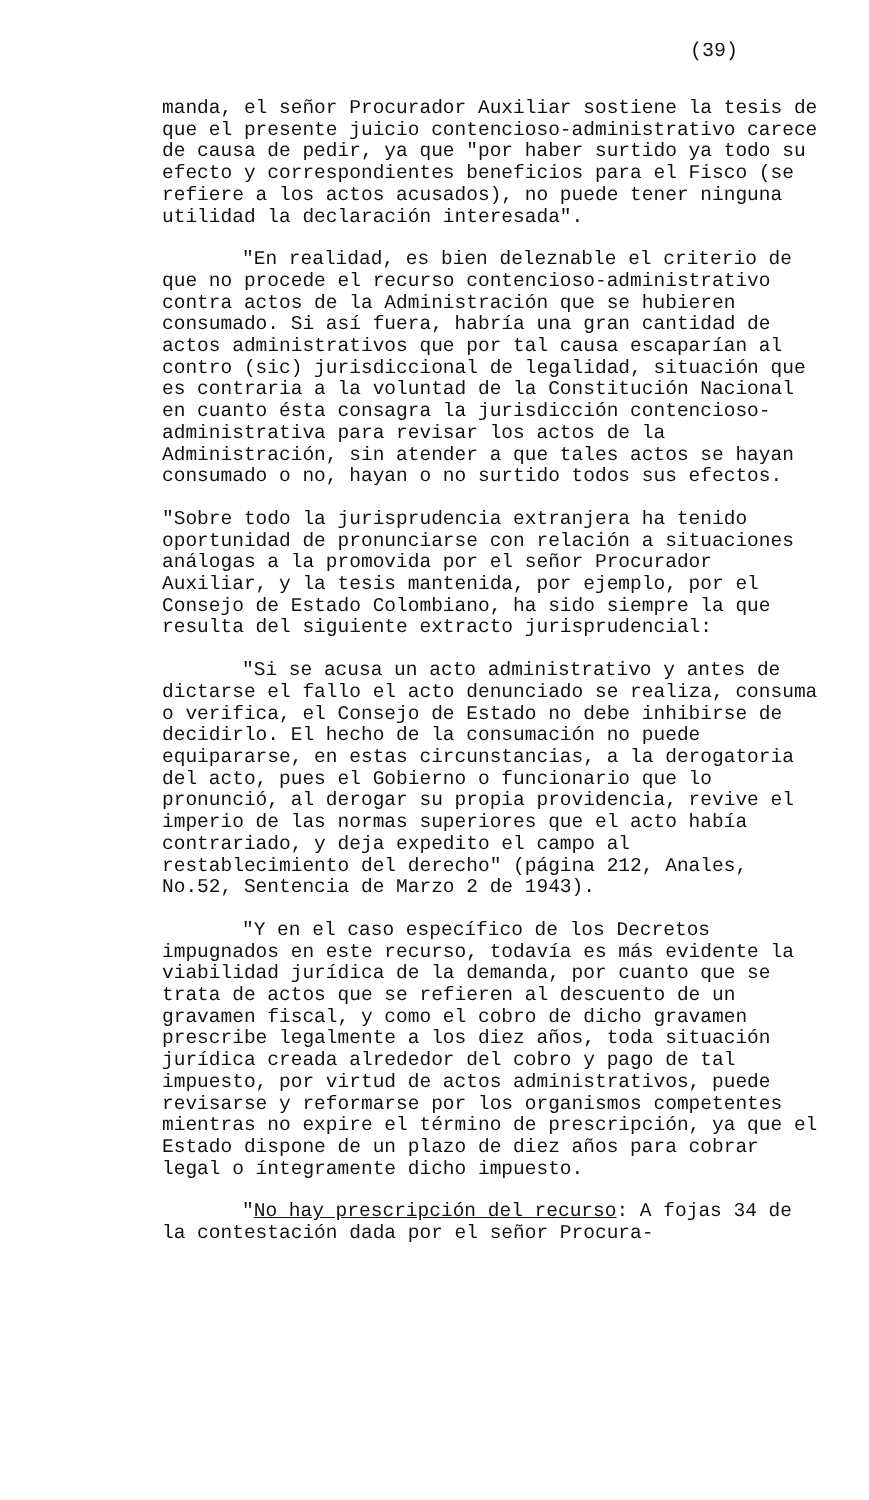(39)
manda, el señor Procurador Auxiliar sostiene la tesis de que el presente juicio contencioso-administrativo carece de causa de pedir, ya que "por haber surtido ya todo su efecto y correspondientes beneficios para el Fisco (se refiere a los actos acusados), no puede tener ninguna utilidad la declaración interesada".
"En realidad, es bien deleznable el criterio de que no procede el recurso contencioso-administrativo contra actos de la Administración que se hubieren consumado. Si así fuera, habría una gran cantidad de actos administrativos que por tal causa escaparían al contro (sic) jurisdiccional de legalidad, situación que es contraria a la voluntad de la Constitución Nacional en cuanto ésta consagra la jurisdicción contencioso-administrativa para revisar los actos de la Administración, sin atender a que tales actos se hayan consumado o no, hayan o no surtido todos sus efectos.
"Sobre todo la jurisprudencia extranjera ha tenido oportunidad de pronunciarse con relación a situaciones análogas a la promovida por el señor Procurador Auxiliar, y la tesis mantenida, por ejemplo, por el Consejo de Estado Colombiano, ha sido siempre la que resulta del siguiente extracto jurisprudencial:
"Si se acusa un acto administrativo y antes de dictarse el fallo el acto denunciado se realiza, consuma o verifica, el Consejo de Estado no debe inhibirse de decidirlo. El hecho de la consumación no puede equipararse, en estas circunstancias, a la derogatoria del acto, pues el Gobierno o funcionario que lo pronunció, al derogar su propia providencia, revive el imperio de las normas superiores que el acto había contrariado, y deja expedito el campo al restablecimiento del derecho" (página 212, Anales, No.52, Sentencia de Marzo 2 de 1943).
"Y en el caso específico de los Decretos impugnados en este recurso, todavía es más evidente la viabilidad jurídica de la demanda, por cuanto que se trata de actos que se refieren al descuento de un gravamen fiscal, y como el cobro de dicho gravamen prescribe legalmente a los diez años, toda situación jurídica creada alrededor del cobro y pago de tal impuesto, por virtud de actos administrativos, puede revisarse y reformarse por los organismos competentes mientras no expire el término de prescripción, ya que el Estado dispone de un plazo de diez años para cobrar legal o íntegramente dicho impuesto.
"No hay prescripción del recurso: A fojas 34 de la contestación dada por el señor Procura-